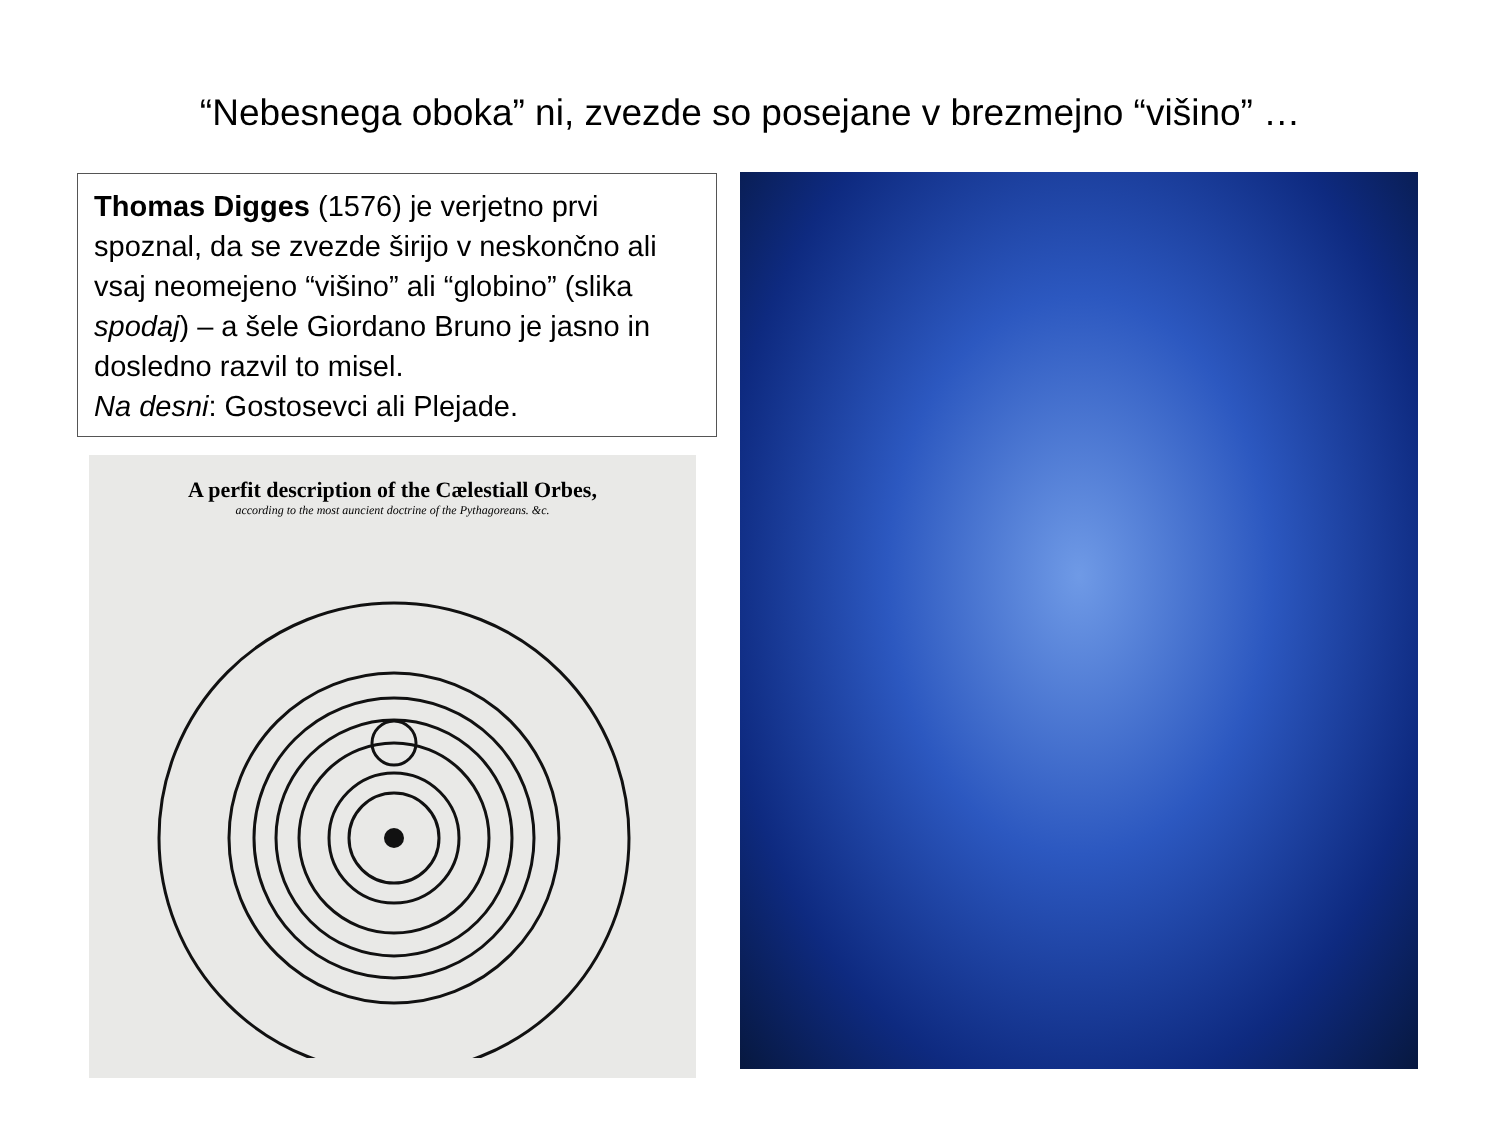“Nebesnega oboka” ni, zvezde so posejane v brezmejno “višino” …
Thomas Digges (1576) je verjetno prvi spoznal, da se zvezde širijo v neskončno ali vsaj neomejeno “višino” ali “globino” (slika spodaj) – a šele Giordano Bruno je jasno in dosledno razvil to misel.
Na desni: Gostosevci ali Plejade.
A perfit description of the Cælestiall Orbes,
according to the most auncient doctrine of the Pythagoreans. &c.